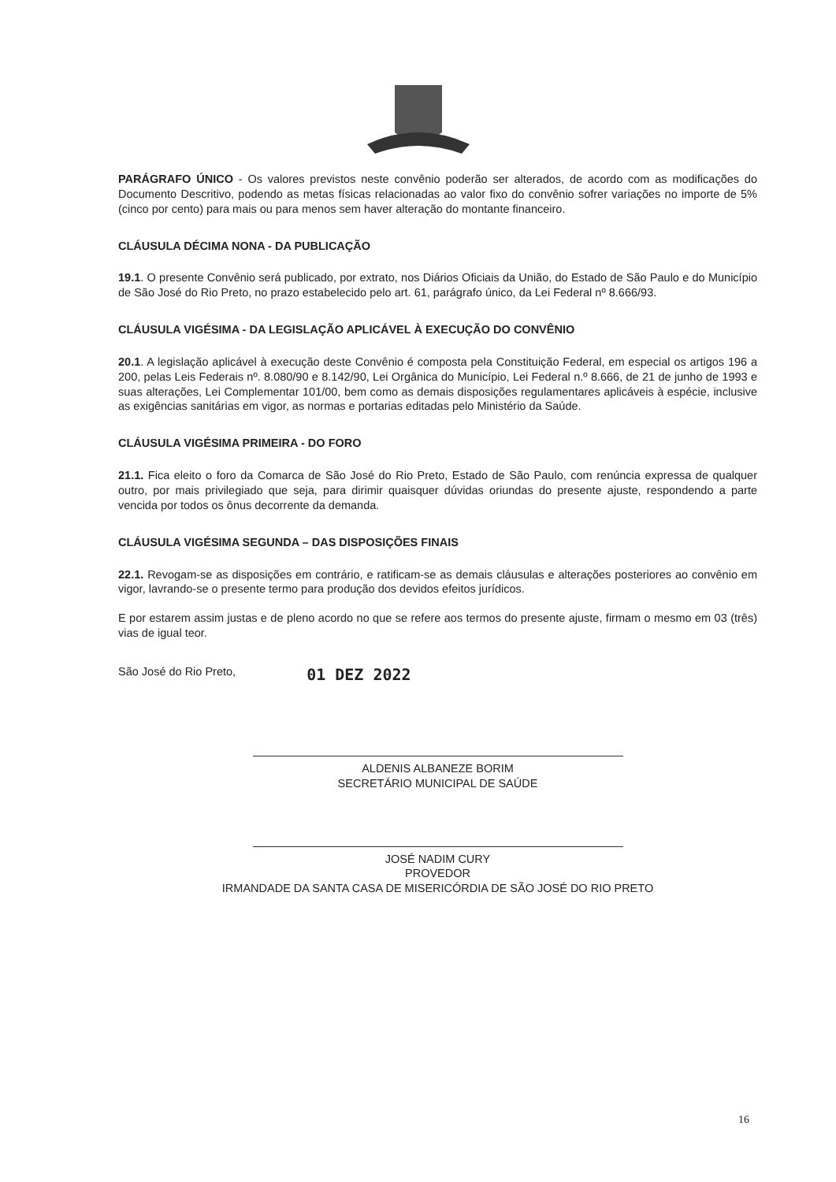PARÁGRAFO ÚNICO - Os valores previstos neste convênio poderão ser alterados, de acordo com as modificações do Documento Descritivo, podendo as metas físicas relacionadas ao valor fixo do convênio sofrer variações no importe de 5% (cinco por cento) para mais ou para menos sem haver alteração do montante financeiro.
CLÁUSULA DÉCIMA NONA - DA PUBLICAÇÃO
19.1. O presente Convênio será publicado, por extrato, nos Diários Oficiais da União, do Estado de São Paulo e do Município de São José do Rio Preto, no prazo estabelecido pelo art. 61, parágrafo único, da Lei Federal nº 8.666/93.
CLÁUSULA VIGÉSIMA - DA LEGISLAÇÃO APLICÁVEL À EXECUÇÃO DO CONVÊNIO
20.1. A legislação aplicável à execução deste Convênio é composta pela Constituição Federal, em especial os artigos 196 a 200, pelas Leis Federais nº. 8.080/90 e 8.142/90, Lei Orgânica do Município, Lei Federal n.º 8.666, de 21 de junho de 1993 e suas alterações, Lei Complementar 101/00, bem como as demais disposições regulamentares aplicáveis à espécie, inclusive as exigências sanitárias em vigor, as normas e portarias editadas pelo Ministério da Saúde.
CLÁUSULA VIGÉSIMA PRIMEIRA - DO FORO
21.1. Fica eleito o foro da Comarca de São José do Rio Preto, Estado de São Paulo, com renúncia expressa de qualquer outro, por mais privilegiado que seja, para dirimir quaisquer dúvidas oriundas do presente ajuste, respondendo a parte vencida por todos os ônus decorrente da demanda.
CLÁUSULA VIGÉSIMA SEGUNDA – DAS DISPOSIÇÕES FINAIS
22.1. Revogam-se as disposições em contrário, e ratificam-se as demais cláusulas e alterações posteriores ao convênio em vigor, lavrando-se o presente termo para produção dos devidos efeitos jurídicos.
E por estarem assim justas e de pleno acordo no que se refere aos termos do presente ajuste, firmam o mesmo em 03 (três) vias de igual teor.
São José do Rio Preto, 01 DEZ 2022
ALDENIS ALBANEZE BORIM
SECRETÁRIO MUNICIPAL DE SAÚDE
JOSÉ NADIM CURY
PROVEDOR
IRMANDADE DA SANTA CASA DE MISERICÓRDIA DE SÃO JOSÉ DO RIO PRETO
16